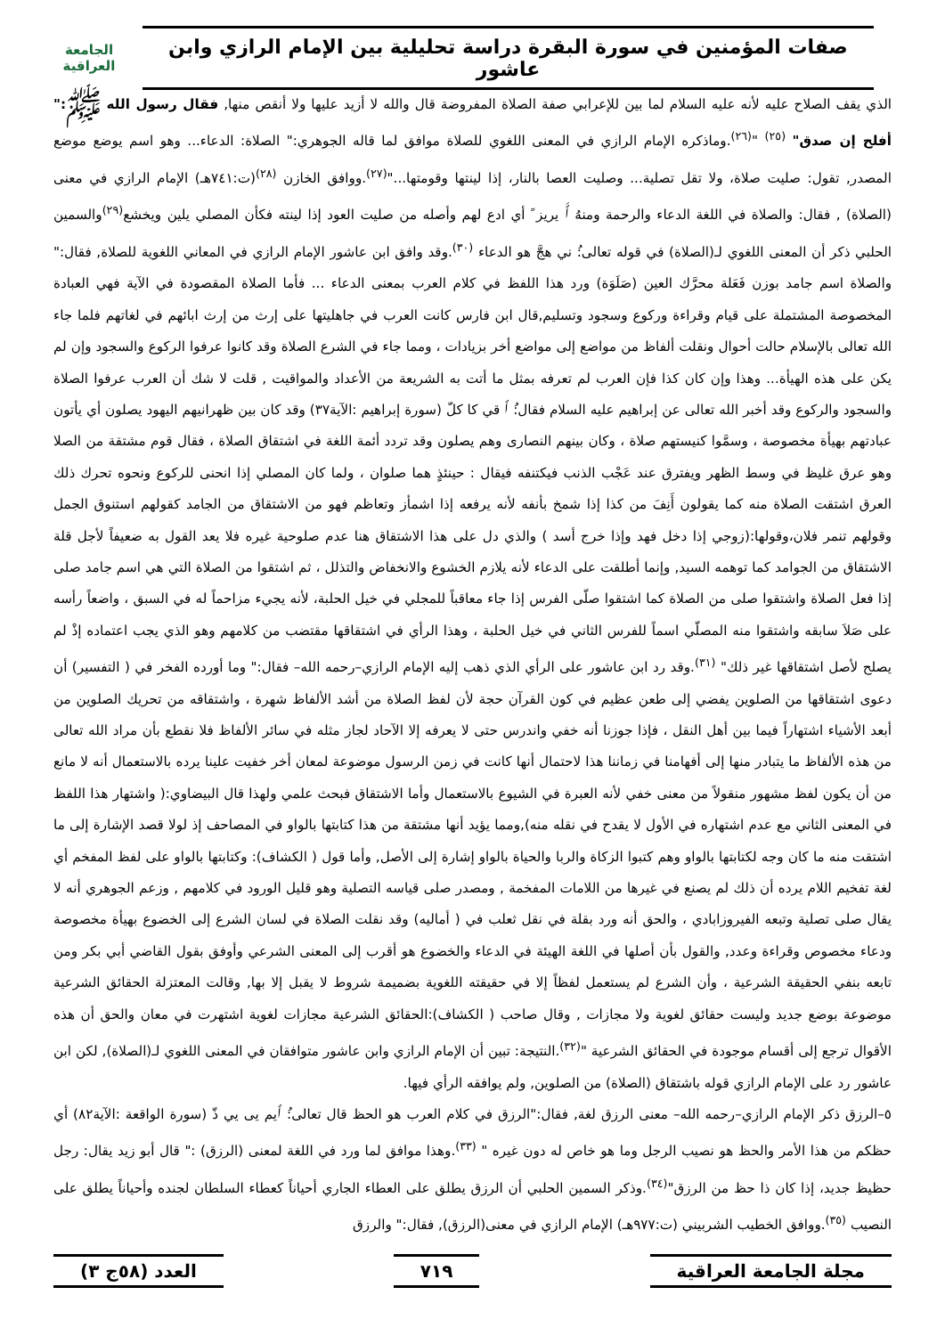صفات المؤمنين في سورة البقرة دراسة تحليلية بين الإمام الرازي وابن عاشور
الجامعة العراقية
الذي يقف الصلاح عليه لأنه عليه السلام لما بين للإعرابي صفة الصلاة المفروضة قال والله لا أزيد عليها ولا أنقص منها, فقال رسول الله ﷺ:" أفلح إن صدق" <sup>(٢٥)</sup> "<sup>(٢٦)</sup>.وماذكره الإمام الرازي في المعنى اللغوي للصلاة موافق لما قاله الجوهري:" الصلاة: الدعاء... وهو اسم يوضع موضع المصدر, تقول: صليت صلاة، ولا تقل تصلية... وصليت العصا بالنار، إذا لينتها وقومتها..."<sup>(٢٧)</sup>.ووافق الخازن <sup>(٢٨)</sup>(ت:٧٤١هـ) الإمام الرازي في معنى (الصلاة) , فقال: والصلاة في اللغة الدعاء والرحمة ومنهُ ٱَ يريز ً أي ادع لهم وأصله من صليت العود إذا لينته فكأن المصلي يلين ويخشع<sup>(٢٩)</sup>والسمين الحلبي ذكر أن المعنى اللغوي لـ(الصلاة) في قوله تعالى:ُ ني هجَّ هو الدعاء <sup>(٣٠)</sup>.وقد وافق ابن عاشور الإمام الرازي في المعاني اللغوية للصلاة, فقال:" والصلاة اسم جامد بوزن فَعَلة محرَّك العين (صَلَوَة) ورد هذا اللفظ في كلام العرب بمعنى الدعاء ... فأما الصلاة المقصودة في الآية فهي العبادة المخصوصة المشتملة على قيام وقراءة وركوع وسجود وتسليم,قال ابن فارس كانت العرب في جاهليتها على إرث من إرث ابائهم في لغاتهم فلما جاء الله تعالى بالإسلام حالت أحوال ونقلت ألفاظ من مواضع إلى مواضع أخر بزيادات ، ومما جاء في الشرع الصلاة وقد كانوا عرفوا الركوع والسجود وإن لم يكن على هذه الهيأة... وهذا وإن كان كذا فإن العرب لم تعرفه بمثل ما أتت به الشريعة من الأعداد والمواقيت , قلت لا شك أن العرب عرفوا الصلاة والسجود والركوع وقد أخبر الله تعالى عن إبراهيم عليه السلام فقال:ُ ٱ قي كا كلّ (سورة إبراهيم :الآية٣٧) وقد كان بين ظهرانيهم اليهود يصلون أي يأتون عبادتهم بهيأة مخصوصة ، وسمَّوا كنيستهم صلاة ، وكان بينهم النصارى وهم يصلون وقد تردد أئمة اللغة في اشتقاق الصلاة ، فقال قوم مشتقة من الصلا وهو عرق غليظ في وسط الظهر ويفترق عند عَجْب الذنب فيكتنفه فيقال : حينئذٍ هما صلوان ، ولما كان المصلي إذا انحنى للركوع ونحوه تحرك ذلك العرق اشتقت الصلاة منه كما يقولون أَنِفَ من كذا إذا شمخ بأنفه لأنه يرفعه إذا اشمأز وتعاظم فهو من الاشتقاق من الجامد كقولهم استنوق الجمل وقولهم تنمر فلان،وقولها:(زوجي إذا دخل فهد وإذا خرج أسد ) والذي دل على هذا الاشتقاق هنا عدم صلوحية غيره فلا يعد القول به ضعيفاً لأجل قلة الاشتقاق من الجوامد كما توهمه السيد, وإنما أطلقت على الدعاء لأنه يلازم الخشوع والانخفاض والتذلل ، ثم اشتقوا من الصلاة التي هي اسم جامد صلى إذا فعل الصلاة واشتقوا صلى من الصلاة كما اشتقوا صلّى الفرس إذا جاء معاقباً للمجلي في خيل الحلبة، لأنه يجيء مزاحماً له في السبق ، واضعاً رأسه على صَلاَ سابقه واشتقوا منه المصلّي اسماً للفرس الثاني في خيل الحلبة ، وهذا الرأي في اشتقاقها مقتضب من كلامهم وهو الذي يجب اعتماده إذْ لم يصلح لأصل اشتقاقها غير ذلك" <sup>(٣١)</sup>.وقد رد ابن عاشور على الرأي الذي ذهب إليه الإمام الرازي–رحمه الله– فقال:" وما أورده الفخر في ( التفسير) أن دعوى اشتقاقها من الصلوين يفضي إلى طعن عظيم في كون القرآن حجة لأن لفظ الصلاة من أشد الألفاظ شهرة ، واشتقاقه من تحريك الصلوين من أبعد الأشياء اشتهاراً فيما بين أهل النقل ، فإذا جوزنا أنه خفي واندرس حتى لا يعرفه إلا الآحاد لجاز مثله في سائر الألفاظ فلا نقطع بأن مراد الله تعالى من هذه الألفاظ ما يتبادر منها إلى أفهامنا في زماننا هذا لاحتمال أنها كانت في زمن الرسول موضوعة لمعان أخر خفيت علينا يرده بالاستعمال أنه لا مانع من أن يكون لفظ مشهور منقولاً من معنى خفي لأنه العبرة في الشيوع بالاستعمال وأما الاشتقاق فبحث علمي ولهذا قال البيضاوي:( واشتهار هذا اللفظ في المعنى الثاني مع عدم اشتهاره في الأول لا يقدح في نقله منه),ومما يؤيد أنها مشتقة من هذا كتابتها بالواو في المصاحف إذ لولا قصد الإشارة إلى ما اشتقت منه ما كان وجه لكتابتها بالواو وهم كتبوا الزكاة والربا والحياة بالواو إشارة إلى الأصل, وأما قول ( الكشاف): وكتابتها بالواو على لفظ المفخم أي لغة تفخيم اللام يرده أن ذلك لم يصنع في غيرها من اللامات المفخمة , ومصدر صلى قياسه التصلية وهو قليل الورود في كلامهم , وزعم الجوهري أنه لا يقال صلى تصلية وتبعه الفيروزابادي ، والحق أنه ورد بقلة في نقل ثعلب في ( أماليه) وقد نقلت الصلاة في لسان الشرع إلى الخضوع بهيأة مخصوصة ودعاء مخصوص وقراءة وعدد, والقول بأن أصلها في اللغة الهيئة في الدعاء والخضوع هو أقرب إلى المعنى الشرعي وأوفق بقول القاضي أبي بكر ومن تابعه بنفي الحقيقة الشرعية ، وأن الشرع لم يستعمل لفظاً إلا في حقيقته اللغوية بضميمة شروط لا يقبل إلا بها, وقالت المعتزلة الحقائق الشرعية موضوعة بوضع جديد وليست حقائق لغوية ولا مجازات , وقال صاحب ( الكشاف):الحقائق الشرعية مجازات لغوية اشتهرت في معان والحق أن هذه الأقوال ترجع إلى أقسام موجودة في الحقائق الشرعية "<sup>(٣٢)</sup>.النتيجة: تبين أن الإمام الرازي وابن عاشور متوافقان في المعنى اللغوي لـ(الصلاة), لكن ابن عاشور رد على الإمام الرازي قوله باشتقاق (الصلاة) من الصلوين, ولم يوافقه الرأي فيها.
٥–الرزق ذكر الإمام الرازي–رحمه الله– معنى الرزق لغة, فقال:"الرزق في كلام العرب هو الحظ قال تعالى:ُ ٱيم يى يي ذّ (سورة الواقعة :الآية٨٢) أي حظكم من هذا الأمر والحظ هو نصيب الرجل وما هو خاص له دون غيره " <sup>(٣٣)</sup>.وهذا موافق لما ورد في اللغة لمعنى (الرزق) :" قال أبو زيد يقال: رجل حظيظ جديد، إذا كان ذا حظ من الرزق"<sup>(٣٤)</sup>.وذكر السمين الحلبي أن الرزق يطلق على العطاء الجاري أحياناً كعطاء السلطان لجنده وأحياناً يطلق على النصيب <sup>(٣٥)</sup>.ووافق الخطيب الشربيني (ت:٩٧٧هـ) الإمام الرازي في معنى(الرزق), فقال:" والرزق
مجلة الجامعة العراقية ٧١٩ العدد (٥٨ج ٣)